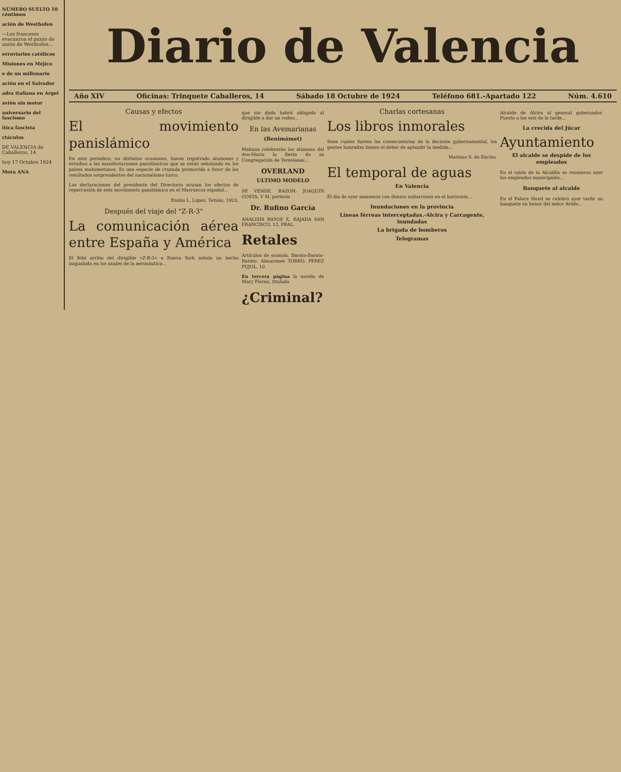NÚMERO SUELTO 10 céntimos
ación de Westhofen
—Los franceses evacuaron el punto de unión de Westhofen...
erroviarios católicos
Misiones en Méjico
e de un millonario
ación en el Salvador
adra italiana en Argel
avión sin motor
aniversario del fascismo
ítica fascista
ctáculos
DE VALENCIA de Caballeros, 14
hoy 17 Octubre 1924
Mora ANA
Diario de Valencia
Año XIV Oficinas: Trinquete Caballeros, 14 Sábado 18 Octubre de 1924 Teléfono 681.-Apartado 122 Núm. 4.610
Causas y efectos
El movimiento panislámico
En este periódico, en distintas ocasiones, hanse registrado alusiones y estudios a las manifestaciones panislámicas que se están señalando en los países mahometanos. Es una especie de cruzada promovida a favor de los resultados sorprendentes del nacionalismo turco.
Las declaraciones del presidente del Directorio acusan los efectos de repercusión de este movimiento panislámico en el Marruecos español...
Emilio L. López. Tetuán, 1924.
Después del viaje del "Z-R-3"
La comunicación aérea entre España y América
El feliz arribo del dirigible «Z-R-3» a Nueva York señala un hecho inigualado en los anales de la aeronáutica...
que sin duda habrá obligado al dirigible a dar un rodeo...
En las Avemarianas
(Benimámet)
Mañana celebrarán las alumnas del Ave-María la fiesta de su Congregación de Teresianas...
OVERLAND
ULTIMO MODELO
SE VENDE. RAZON: JOAQUIN COSTA, V M, portería
Dr. Rufino García
ANALISIS RAYOS X. BAJADA SAN FRANCISCO, 13, PRAL.
Retales
Artículos de ocasión. Barato-Barato-Barato. Almacenes TORRO. PEREZ PUJOL, 10
En tercera página la novela de Mary Floran, titulada
¿Criminal?
Charlas cortesanas
Los libros inmorales
Sean cuales fueren las consecuencias de la decisión gubernamental, las gentes honradas tienen el deber de aplaudir la medida...
Mariano S. de Enciso.
El temporal de aguas
En Valencia
El día de ayer amaneció con densos nubarrones en el horizonte...
Inundaciones en la provincia
Líneas férreas interceptadas.-Alcira y Carcagente, inundadas
La brigada de bomberos
Telegramas
Alcalde de Alcira al general gobernador. Puesto a las seis de la tarde...
La crecida del Júcar
Ayuntamiento
El alcalde se despide de los empleados
En el salón de la Alcaldía se reunieron ayer los empleados municipales...
Banquete al alcalde
En el Palace Hotel se celebró ayer tarde un banquete en honor del señor Avilés...